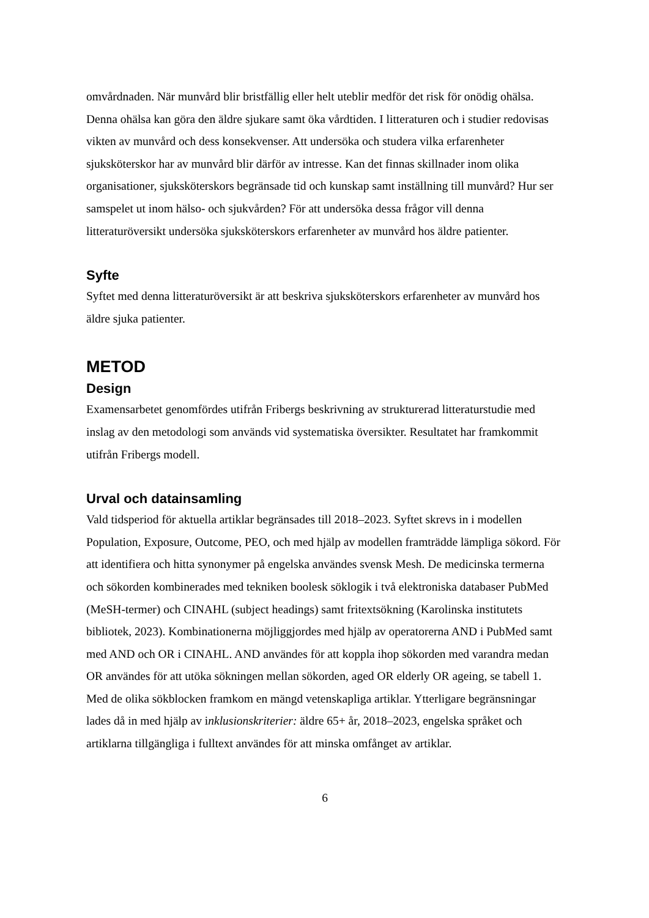omvårdnaden. När munvård blir bristfällig eller helt uteblir medför det risk för onödig ohälsa. Denna ohälsa kan göra den äldre sjukare samt öka vårdtiden. I litteraturen och i studier redovisas vikten av munvård och dess konsekvenser. Att undersöka och studera vilka erfarenheter sjuksköterskor har av munvård blir därför av intresse. Kan det finnas skillnader inom olika organisationer, sjuksköterskors begränsade tid och kunskap samt inställning till munvård? Hur ser samspelet ut inom hälso- och sjukvården? För att undersöka dessa frågor vill denna litteraturöversikt undersöka sjuksköterskors erfarenheter av munvård hos äldre patienter.
Syfte
Syftet med denna litteraturöversikt är att beskriva sjuksköterskors erfarenheter av munvård hos äldre sjuka patienter.
METOD
Design
Examensarbetet genomfördes utifrån Fribergs beskrivning av strukturerad litteraturstudie med inslag av den metodologi som används vid systematiska översikter. Resultatet har framkommit utifrån Fribergs modell.
Urval och datainsamling
Vald tidsperiod för aktuella artiklar begränsades till 2018–2023. Syftet skrevs in i modellen Population, Exposure, Outcome, PEO, och med hjälp av modellen framträdde lämpliga sökord. För att identifiera och hitta synonymer på engelska användes svensk Mesh. De medicinska termerna och sökorden kombinerades med tekniken boolesk söklogik i två elektroniska databaser PubMed (MeSH-termer) och CINAHL (subject headings) samt fritextsökning (Karolinska institutets bibliotek, 2023). Kombinationerna möjliggjordes med hjälp av operatorerna AND i PubMed samt med AND och OR i CINAHL. AND användes för att koppla ihop sökorden med varandra medan OR användes för att utöka sökningen mellan sökorden, aged OR elderly OR ageing, se tabell 1. Med de olika sökblocken framkom en mängd vetenskapliga artiklar. Ytterligare begränsningar lades då in med hjälp av inklusionskriterier: äldre 65+ år, 2018–2023, engelska språket och artiklarna tillgängliga i fulltext användes för att minska omfånget av artiklar.
6